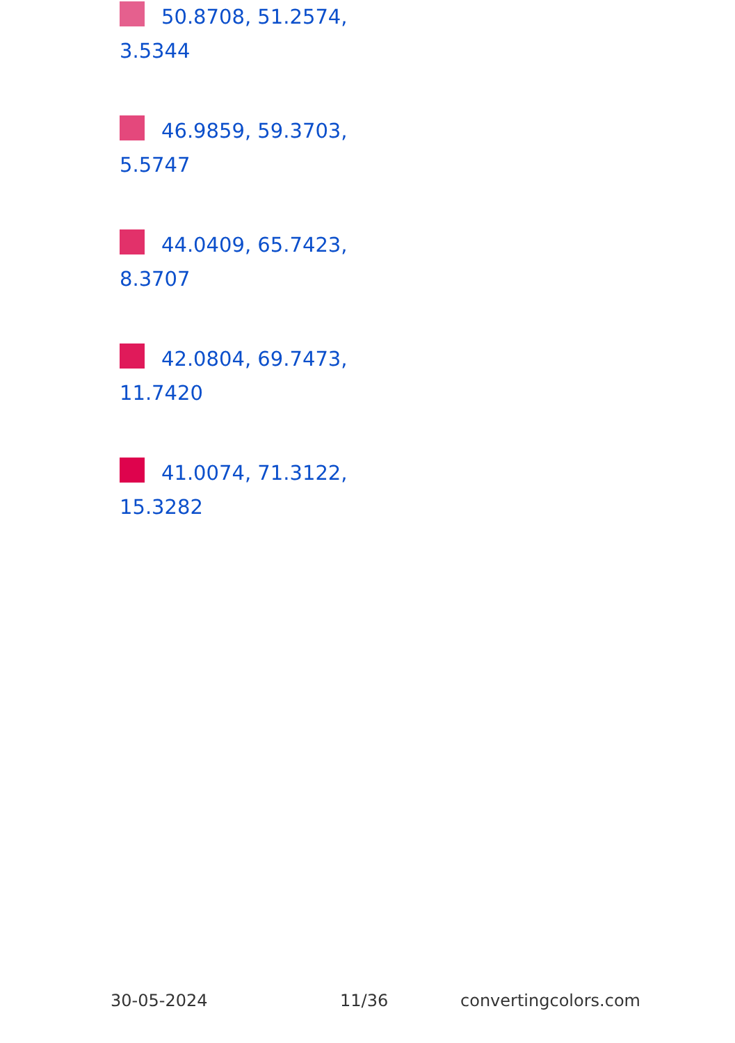50.8708, 51.2574, 3.5344
46.9859, 59.3703, 5.5747
44.0409, 65.7423, 8.3707
42.0804, 69.7473, 11.7420
41.0074, 71.3122, 15.3282
30-05-2024 11/36 convertingcolors.com